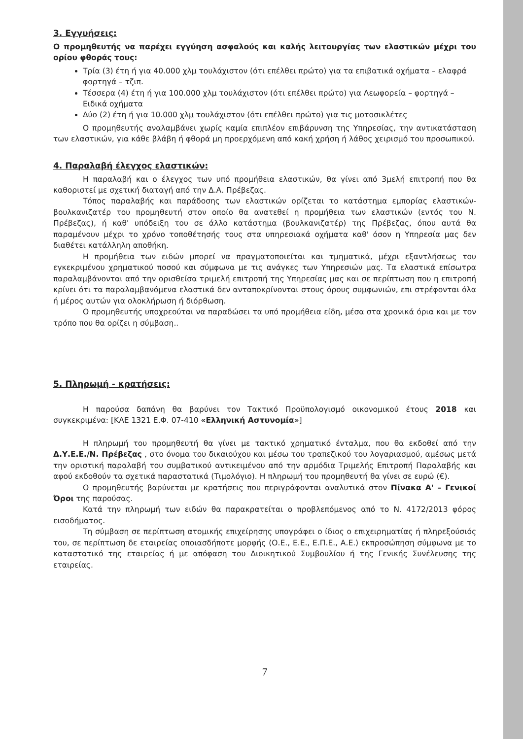3. Εγγυήσεις:
Ο προμηθευτής να παρέχει εγγύηση ασφαλούς και καλής λειτουργίας των ελαστικών μέχρι του ορίου φθοράς τους:
Τρία (3) έτη ή για 40.000 χλμ τουλάχιστον (ότι επέλθει πρώτο) για τα επιβατικά οχήματα – ελαφρά φορτηγά – τζιπ.
Τέσσερα (4) έτη ή για 100.000 χλμ τουλάχιστον (ότι επέλθει πρώτο) για Λεωφορεία – φορτηγά – Ειδικά οχήματα
Δύο (2) έτη ή για 10.000 χλμ τουλάχιστον (ότι επέλθει πρώτο) για τις μοτοσικλέτες
Ο προμηθευτής αναλαμβάνει χωρίς καμία επιπλέον επιβάρυνση της Υπηρεσίας, την αντικατάσταση των ελαστικών, για κάθε βλάβη ή φθορά μη προερχόμενη από κακή χρήση ή λάθος χειρισμό του προσωπικού.
4. Παραλαβή έλεγχος ελαστικών:
Η παραλαβή και ο έλεγχος των υπό προμήθεια ελαστικών, θα γίνει από 3μελή επιτροπή που θα καθοριστεί με σχετική διαταγή από την Δ.Α. Πρέβεζας.
Τόπος παραλαβής και παράδοσης των ελαστικών ορίζεται το κατάστημα εμπορίας ελαστικών-βουλκανιζατέρ του προμηθευτή στον οποίο θα ανατεθεί η προμήθεια των ελαστικών (εντός του Ν. Πρέβεζας), ή καθ' υπόδειξη του σε άλλο κατάστημα (βουλκανιζατέρ) της Πρέβεζας, όπου αυτά θα παραμένουν μέχρι το χρόνο τοποθέτησής τους στα υπηρεσιακά οχήματα καθ' όσον η Υπηρεσία μας δεν διαθέτει κατάλληλη αποθήκη.
Η προμήθεια των ειδών μπορεί να πραγματοποιείται και τμηματικά, μέχρι εξαντλήσεως του εγκεκριμένου χρηματικού ποσού και σύμφωνα με τις ανάγκες των Υπηρεσιών μας. Τα ελαστικά επίσωτρα παραλαμβάνονται από την ορισθείσα τριμελή επιτροπή της Υπηρεσίας μας και σε περίπτωση που η επιτροπή κρίνει ότι τα παραλαμβανόμενα ελαστικά δεν ανταποκρίνονται στους όρους συμφωνιών, επι στρέφονται όλα ή μέρος αυτών για ολοκλήρωση ή διόρθωση.
Ο προμηθευτής υποχρεούται να παραδώσει τα υπό προμήθεια είδη, μέσα στα χρονικά όρια και με τον τρόπο που θα ορίζει η σύμβαση..
5. Πληρωμή - κρατήσεις:
Η παρούσα δαπάνη θα βαρύνει τον Τακτικό Προϋπολογισμό οικονομικού έτους 2018 και συγκεκριμένα: [ΚΑΕ 1321 Ε.Φ. 07-410 «Ελληνική Αστυνομία»]
Η πληρωμή του προμηθευτή θα γίνει με τακτικό χρηματικό ένταλμα, που θα εκδοθεί από την Δ.Υ.Ε.Ε./Ν. Πρέβεζας , στο όνομα του δικαιούχου και μέσω του τραπεζικού του λογαριασμού, αμέσως μετά την οριστική παραλαβή του συμβατικού αντικειμένου από την αρμόδια Τριμελής Επιτροπή Παραλαβής και αφού εκδοθούν τα σχετικά παραστατικά (Τιμολόγιο). Η πληρωμή του προμηθευτή θα γίνει σε ευρώ (€).
Ο προμηθευτής βαρύνεται με κρατήσεις που περιγράφονται αναλυτικά στον Πίνακα Α' – Γενικοί Όροι της παρούσας.
Κατά την πληρωμή των ειδών θα παρακρατείται ο προβλεπόμενος από το Ν. 4172/2013 φόρος εισοδήματος.
Τη σύμβαση σε περίπτωση ατομικής επιχείρησης υπογράφει ο ίδιος ο επιχειρηματίας ή πληρεξούσιός του, σε περίπτωση δε εταιρείας οποιασδήποτε μορφής (Ο.Ε., Ε.Ε., Ε.Π.Ε., Α.Ε.) εκπροσώπηση σύμφωνα με το καταστατικό της εταιρείας ή με απόφαση του Διοικητικού Συμβουλίου ή της Γενικής Συνέλευσης της εταιρείας.
7